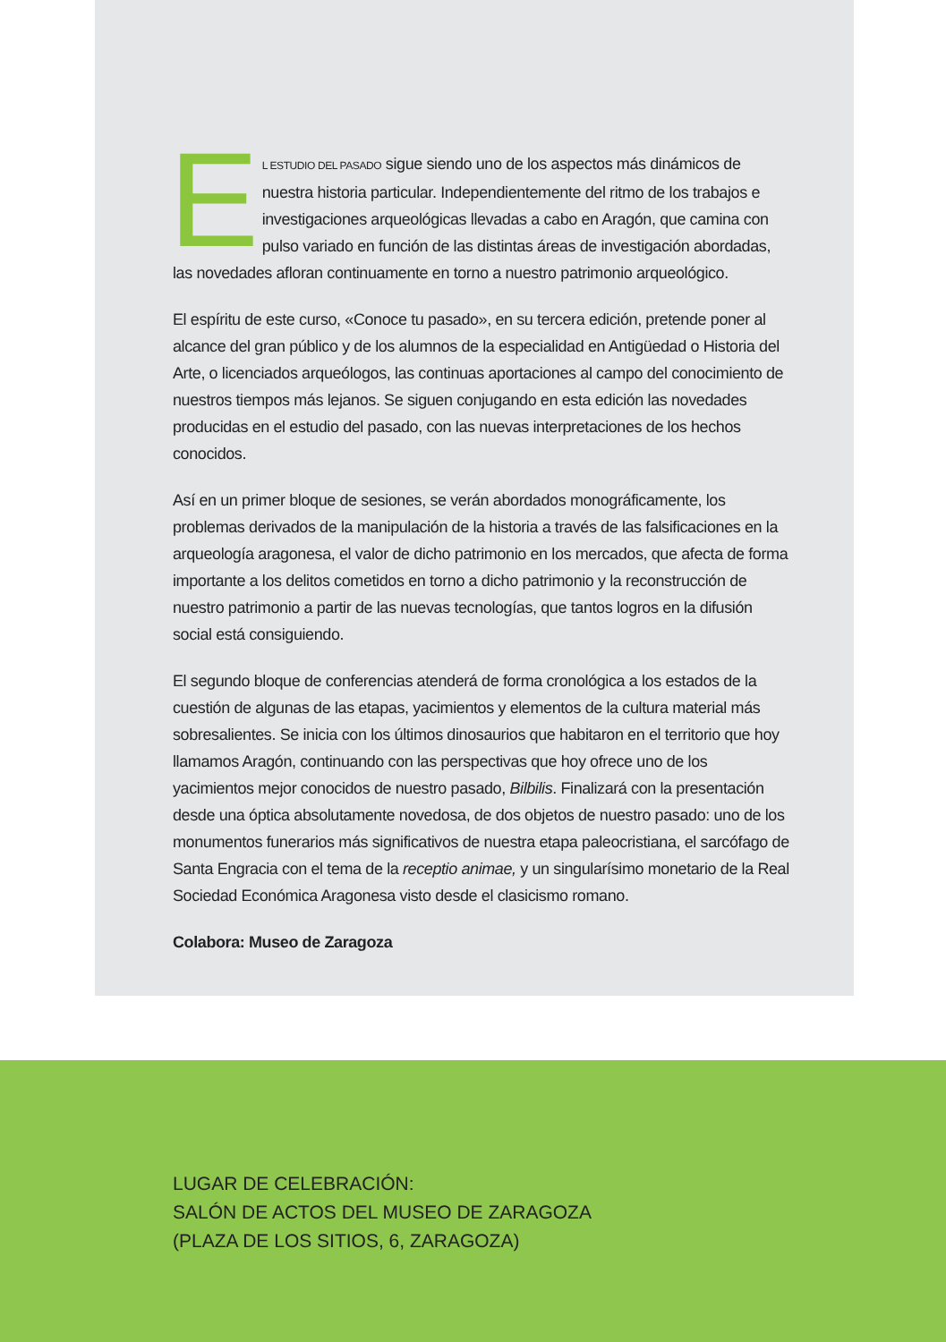EL ESTUDIO DEL PASADO sigue siendo uno de los aspectos más dinámicos de nuestra historia particular. Independientemente del ritmo de los trabajos e investigaciones arqueológicas llevadas a cabo en Aragón, que camina con pulso variado en función de las distintas áreas de investigación abordadas, las novedades afloran continuamente en torno a nuestro patrimonio arqueológico.
El espíritu de este curso, «Conoce tu pasado», en su tercera edición, pretende poner al alcance del gran público y de los alumnos de la especialidad en Antigüedad o Historia del Arte, o licenciados arqueólogos, las continuas aportaciones al campo del conocimiento de nuestros tiempos más lejanos. Se siguen conjugando en esta edición las novedades producidas en el estudio del pasado, con las nuevas interpretaciones de los hechos conocidos.
Así en un primer bloque de sesiones, se verán abordados monográficamente, los problemas derivados de la manipulación de la historia a través de las falsificaciones en la arqueología aragonesa, el valor de dicho patrimonio en los mercados, que afecta de forma importante a los delitos cometidos en torno a dicho patrimonio y la reconstrucción de nuestro patrimonio a partir de las nuevas tecnologías, que tantos logros en la difusión social está consiguiendo.
El segundo bloque de conferencias atenderá de forma cronológica a los estados de la cuestión de algunas de las etapas, yacimientos y elementos de la cultura material más sobresalientes. Se inicia con los últimos dinosaurios que habitaron en el territorio que hoy llamamos Aragón, continuando con las perspectivas que hoy ofrece uno de los yacimientos mejor conocidos de nuestro pasado, Bilbilis. Finalizará con la presentación desde una óptica absolutamente novedosa, de dos objetos de nuestro pasado: uno de los monumentos funerarios más significativos de nuestra etapa paleocristiana, el sarcófago de Santa Engracia con el tema de la receptio animae, y un singularísimo monetario de la Real Sociedad Económica Aragonesa visto desde el clasicismo romano.
Colabora: Museo de Zaragoza
LUGAR DE CELEBRACIÓN:
SALÓN DE ACTOS DEL MUSEO DE ZARAGOZA
(PLAZA DE LOS SITIOS, 6, ZARAGOZA)